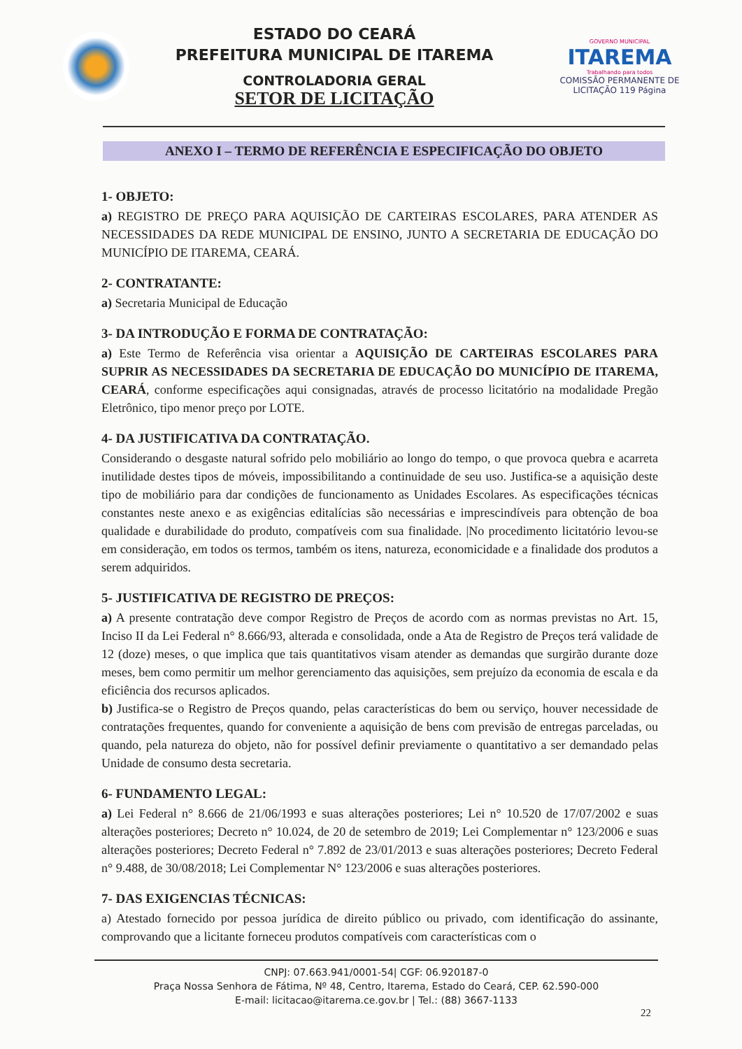ESTADO DO CEARÁ
PREFEITURA MUNICIPAL DE ITAREMA
CONTROLADORIA GERAL
SETOR DE LICITAÇÃO
GOVERNO MUNICIPAL
ITAREMA
Trabalhando para todos
COMISSÃO PERMANENTE DE LICITAÇÃO 119 Página
ANEXO I – TERMO DE REFERÊNCIA E ESPECIFICAÇÃO DO OBJETO
1- OBJETO:
a) REGISTRO DE PREÇO PARA AQUISIÇÃO DE CARTEIRAS ESCOLARES, PARA ATENDER AS NECESSIDADES DA REDE MUNICIPAL DE ENSINO, JUNTO A SECRETARIA DE EDUCAÇÃO DO MUNICÍPIO DE ITAREMA, CEARÁ.
2- CONTRATANTE:
a) Secretaria Municipal de Educação
3- DA INTRODUÇÃO E FORMA DE CONTRATAÇÃO:
a) Este Termo de Referência visa orientar a AQUISIÇÃO DE CARTEIRAS ESCOLARES PARA SUPRIR AS NECESSIDADES DA SECRETARIA DE EDUCAÇÃO DO MUNICÍPIO DE ITAREMA, CEARÁ, conforme especificações aqui consignadas, através de processo licitatório na modalidade Pregão Eletrônico, tipo menor preço por LOTE.
4- DA JUSTIFICATIVA DA CONTRATAÇÃO.
Considerando o desgaste natural sofrido pelo mobiliário ao longo do tempo, o que provoca quebra e acarreta inutilidade destes tipos de móveis, impossibilitando a continuidade de seu uso. Justifica-se a aquisição deste tipo de mobiliário para dar condições de funcionamento as Unidades Escolares. As especificações técnicas constantes neste anexo e as exigências editalícias são necessárias e imprescindíveis para obtenção de boa qualidade e durabilidade do produto, compatíveis com sua finalidade. |No procedimento licitatório levou-se em consideração, em todos os termos, também os itens, natureza, economicidade e a finalidade dos produtos a serem adquiridos.
5- JUSTIFICATIVA DE REGISTRO DE PREÇOS:
a) A presente contratação deve compor Registro de Preços de acordo com as normas previstas no Art. 15, Inciso II da Lei Federal n° 8.666/93, alterada e consolidada, onde a Ata de Registro de Preços terá validade de 12 (doze) meses, o que implica que tais quantitativos visam atender as demandas que surgirão durante doze meses, bem como permitir um melhor gerenciamento das aquisições, sem prejuízo da economia de escala e da eficiência dos recursos aplicados.
b) Justifica-se o Registro de Preços quando, pelas características do bem ou serviço, houver necessidade de contratações frequentes, quando for conveniente a aquisição de bens com previsão de entregas parceladas, ou quando, pela natureza do objeto, não for possível definir previamente o quantitativo a ser demandado pelas Unidade de consumo desta secretaria.
6- FUNDAMENTO LEGAL:
a) Lei Federal n° 8.666 de 21/06/1993 e suas alterações posteriores; Lei n° 10.520 de 17/07/2002 e suas alterações posteriores; Decreto n° 10.024, de 20 de setembro de 2019; Lei Complementar n° 123/2006 e suas alterações posteriores; Decreto Federal n° 7.892 de 23/01/2013 e suas alterações posteriores; Decreto Federal n° 9.488, de 30/08/2018; Lei Complementar N° 123/2006 e suas alterações posteriores.
7- DAS EXIGENCIAS TÉCNICAS:
a) Atestado fornecido por pessoa jurídica de direito público ou privado, com identificação do assinante, comprovando que a licitante forneceu produtos compatíveis com características com o
CNPJ: 07.663.941/0001-54| CGF: 06.920187-0
Praça Nossa Senhora de Fátima, Nº 48, Centro, Itarema, Estado do Ceará, CEP. 62.590-000
E-mail: licitacao@itarema.ce.gov.br | Tel.: (88) 3667-1133
22